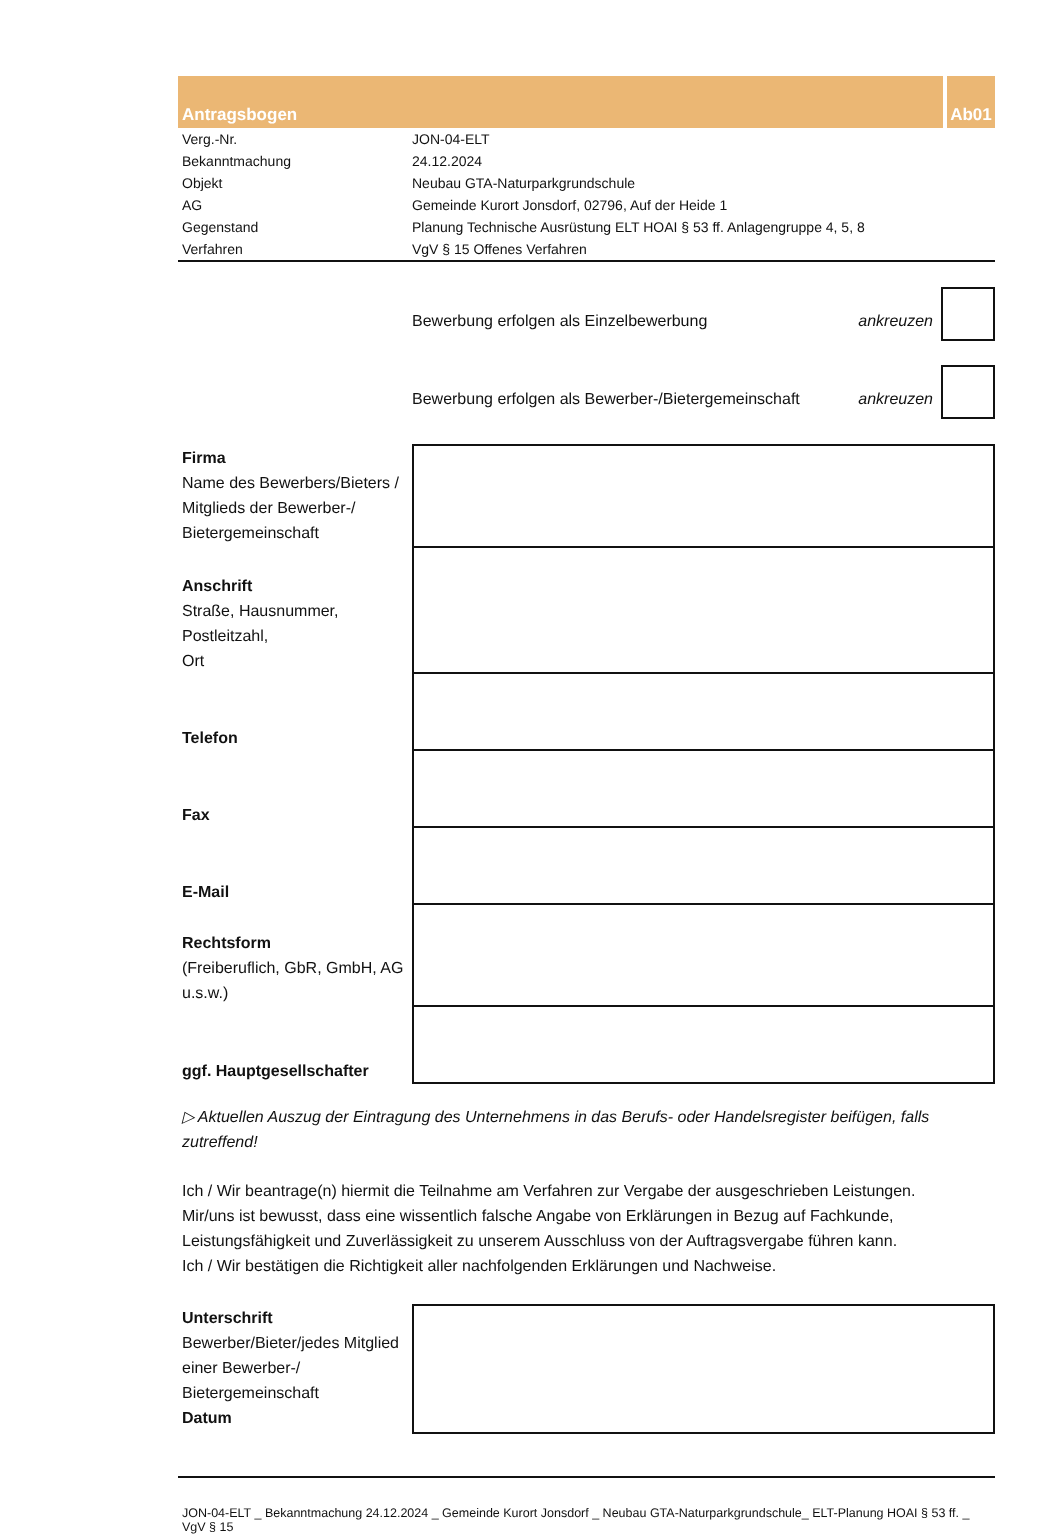Antragsbogen Ab01
| Verg.-Nr. | JON-04-ELT |
| Bekanntmachung | 24.12.2024 |
| Objekt | Neubau GTA-Naturparkgrundschule |
| AG | Gemeinde Kurort Jonsdorf, 02796, Auf der Heide 1 |
| Gegenstand | Planung Technische Ausrüstung ELT HOAI § 53 ff. Anlagengruppe 4, 5, 8 |
| Verfahren | VgV § 15 Offenes Verfahren |
Bewerbung erfolgen als Einzelbewerbung
ankreuzen
Bewerbung erfolgen als Bewerber-/Bietergemeinschaft
ankreuzen
| Firma Name des Bewerbers/Bieters / Mitglieds der Bewerber-/ Bietergemeinschaft | |
| Anschrift Straße, Hausnummer, Postleitzahl, Ort | |
| Telefon | |
| Fax | |
| E-Mail | |
| Rechtsform (Freiberuflich, GbR, GmbH, AG u.s.w.) | |
| ggf. Hauptgesellschafter | |
▷ Aktuellen Auszug der Eintragung des Unternehmens in das Berufs- oder Handelsregister beifügen, falls zutreffend!
Ich / Wir beantrage(n) hiermit die Teilnahme am Verfahren zur Vergabe der ausgeschrieben Leistungen.
Mir/uns ist bewusst, dass eine wissentlich falsche Angabe von Erklärungen in Bezug auf Fachkunde, Leistungsfähigkeit und Zuverlässigkeit zu unserem Ausschluss von der Auftragsvergabe führen kann.
Ich / Wir bestätigen die Richtigkeit aller nachfolgenden Erklärungen und Nachweise.
| Unterschrift Bewerber/Bieter/jedes Mitglied einer Bewerber-/ Bietergemeinschaft Datum | |
JON-04-ELT _ Bekanntmachung 24.12.2024 _ Gemeinde Kurort Jonsdorf _ Neubau GTA-Naturparkgrundschule_ ELT-Planung HOAI § 53 ff. _ VgV § 15